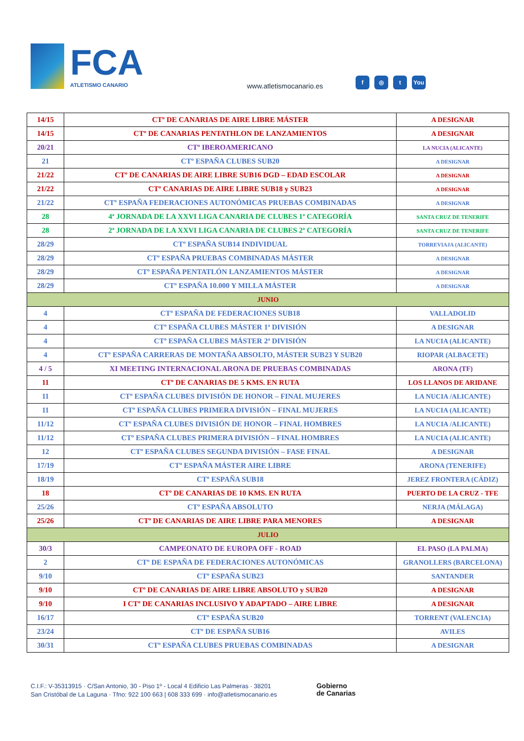FCA
ATLETISMO CANARIO
www.atletismocanario.es
f ◎ t You
| 14/15 | CTº DE CANARIAS DE AIRE LIBRE MÁSTER | A DESIGNAR |
| 14/15 | CTº DE CANARIAS PENTATHLON DE LANZAMIENTOS | A DESIGNAR |
| 20/21 | CTº IBEROAMERICANO | LA NUCIA (ALICANTE) |
| 21 | CTº ESPAÑA CLUBES SUB20 | A DESIGNAR |
| 21/22 | CTº DE CANARIAS DE AIRE LIBRE SUB16 DGD – EDAD ESCOLAR | A DESIGNAR |
| 21/22 | CTº CANARIAS DE AIRE LIBRE SUB18 y SUB23 | A DESIGNAR |
| 21/22 | CTº ESPAÑA FEDERACIONES AUTONÓMICAS PRUEBAS COMBINADAS | A DESIGNAR |
| 28 | 4ª JORNADA DE LA XXVI LIGA CANARIA DE CLUBES 1ª CATEGORÍA | SANTA CRUZ DE TENERIFE |
| 28 | 2ª JORNADA DE LA XXVI LIGA CANARIA DE CLUBES 2ª CATEGORÍA | SANTA CRUZ DE TENERIFE |
| 28/29 | CTº ESPAÑA SUB14 INDIVIDUAL | TORREVIAJA (ALICANTE) |
| 28/29 | CTº ESPAÑA PRUEBAS COMBINADAS MÁSTER | A DESIGNAR |
| 28/29 | CTº ESPAÑA PENTATLÓN LANZAMIENTOS MÁSTER | A DESIGNAR |
| 28/29 | CTº ESPAÑA 10.000 Y MILLA MÁSTER | A DESIGNAR |
| JUNIO | | |
| 4 | CTº ESPAÑA DE FEDERACIONES SUB18 | VALLADOLID |
| 4 | CTº ESPAÑA CLUBES MÁSTER 1ª DIVISIÓN | A DESIGNAR |
| 4 | CTº ESPAÑA CLUBES MÁSTER 2ª DIVISIÓN | LA NUCIA (ALICANTE) |
| 4 | CTº ESPAÑA CARRERAS DE MONTAÑA ABSOLTO, MÁSTER SUB23 Y SUB20 | RIOPAR (ALBACETE) |
| 4 / 5 | XI MEETING INTERNACIONAL ARONA DE PRUEBAS COMBINADAS | ARONA (TF) |
| 11 | CTº DE CANARIAS DE 5 KMS. EN RUTA | LOS LLANOS DE ARIDANE |
| 11 | CTº ESPAÑA CLUBES DIVISIÓN DE HONOR – FINAL MUJERES | LA NUCIA /ALICANTE) |
| 11 | CTº ESPAÑA CLUBES PRIMERA DIVISIÓN – FINAL MUJERES | LA NUCIA (ALICANTE) |
| 11/12 | CTº ESPAÑA CLUBES DIVISIÓN DE HONOR – FINAL HOMBRES | LA NUCIA /ALICANTE) |
| 11/12 | CTº ESPAÑA CLUBES PRIMERA DIVISIÓN – FINAL HOMBRES | LA NUCIA (ALICANTE) |
| 12 | CTº ESPAÑA CLUBES SEGUNDA DIVISIÓN – FASE FINAL | A DESIGNAR |
| 17/19 | CTº ESPAÑA MÁSTER AIRE LIBRE | ARONA (TENERIFE) |
| 18/19 | CTº ESPAÑA SUB18 | JEREZ FRONTERA (CÁDIZ) |
| 18 | CTº DE CANARIAS DE 10 KMS. EN RUTA | PUERTO DE LA CRUZ - TFE |
| 25/26 | CTº ESPAÑA ABSOLUTO | NERJA (MÁLAGA) |
| 25/26 | CTº DE CANARIAS DE AIRE LIBRE PARA MENORES | A DESIGNAR |
| JULIO | | |
| 30/3 | CAMPEONATO DE EUROPA OFF - ROAD | EL PASO (LA PALMA) |
| 2 | CTº DE ESPAÑA DE FEDERACIONES AUTONÓMICAS | GRANOLLERS (BARCELONA) |
| 9/10 | CTº ESPAÑA SUB23 | SANTANDER |
| 9/10 | CTº DE CANARIAS DE AIRE LIBRE ABSOLUTO y SUB20 | A DESIGNAR |
| 9/10 | I CTº DE CANARIAS INCLUSIVO Y ADAPTADO – AIRE LIBRE | A DESIGNAR |
| 16/17 | CTº ESPAÑA SUB20 | TORRENT (VALENCIA) |
| 23/24 | CTº DE ESPAÑA SUB16 | AVILES |
| 30/31 | CTº ESPAÑA CLUBES PRUEBAS COMBINADAS | A DESIGNAR |
C.I.F.: V-35313915 · C/San Antonio, 30 - Piso 1º - Local 4 Edificio Las Palmeras · 38201
San Cristóbal de La Laguna · Tfno: 922 100 663 | 608 333 699 · info@atletismocanario.es
Gobierno
de Canarias